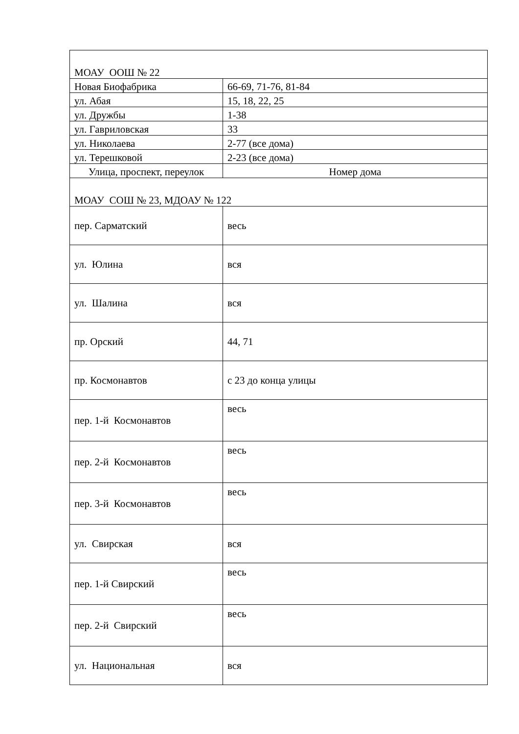| МОАУ ООШ № 22 | |
| Новая Биофабрика | 66-69, 71-76, 81-84 |
| ул. Абая | 15, 18, 22, 25 |
| ул. Дружбы | 1-38 |
| ул. Гавриловская | 33 |
| ул. Николаева | 2-77 (все дома) |
| ул. Терешковой | 2-23 (все дома) |
| Улица, проспект, переулок | Номер дома |
| МОАУ СОШ № 23, МДОАУ № 122 | |
| пер. Сарматский | весь |
| ул. Юлина | вся |
| ул. Шалина | вся |
| пр. Орский | 44, 71 |
| пр. Космонавтов | с 23 до конца улицы |
| пер. 1-й Космонавтов | весь |
| пер. 2-й Космонавтов | весь |
| пер. 3-й Космонавтов | весь |
| ул. Свирская | вся |
| пер. 1-й Свирский | весь |
| пер. 2-й Свирский | весь |
| ул. Национальная | вся |